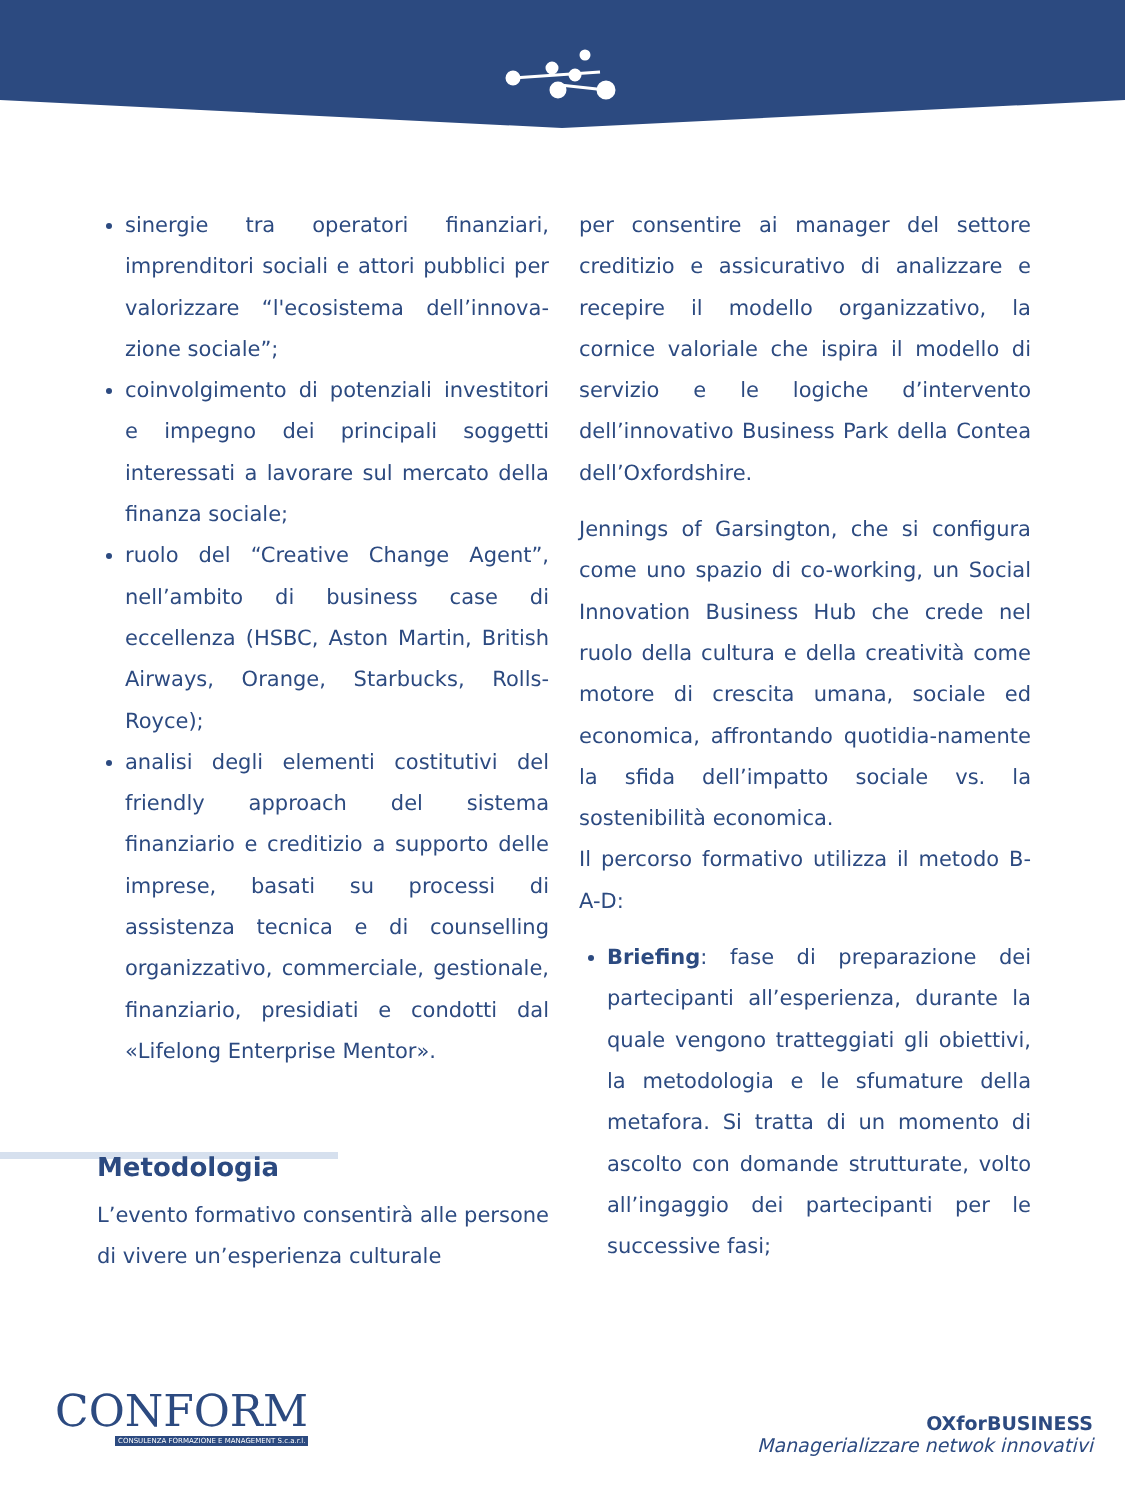sinergie tra operatori finanziari, imprenditori sociali e attori pubblici per valorizzare “l'ecosistema dell’innova-zione sociale”;
coinvolgimento di potenziali investitori e impegno dei principali soggetti interessati a lavorare sul mercato della finanza sociale;
ruolo del “Creative Change Agent”, nell’ambito di business case di eccellenza (HSBC, Aston Martin, British Airways, Orange, Starbucks, Rolls-Royce);
analisi degli elementi costitutivi del friendly approach del sistema finanziario e creditizio a supporto delle imprese, basati su processi di assistenza tecnica e di counselling organizzativo, commerciale, gestionale, finanziario, presidiati e condotti dal «Lifelong Enterprise Mentor».
Metodologia
L’evento formativo consentirà alle persone di vivere un’esperienza culturale
per consentire ai manager del settore creditizio e assicurativo di analizzare e recepire il modello organizzativo, la cornice valoriale che ispira il modello di servizio e le logiche d’intervento dell’innovativo Business Park della Contea dell’Oxfordshire.
Jennings of Garsington, che si configura come uno spazio di co-working, un Social Innovation Business Hub che crede nel ruolo della cultura e della creatività come motore di crescita umana, sociale ed economica, affrontando quotidia-namente la sfida dell’impatto sociale vs. la sostenibilità economica.
Il percorso formativo utilizza il metodo B-A-D:
Briefing: fase di preparazione dei partecipanti all’esperienza, durante la quale vengono tratteggiati gli obiettivi, la metodologia e le sfumature della metafora. Si tratta di un momento di ascolto con domande strutturate, volto all’ingaggio dei partecipanti per le successive fasi;
CONFORM
CONSULENZA FORMAZIONE E MANAGEMENT S.c.a.r.l.
OXforBUSINESS
Managerializzare netwok innovativi